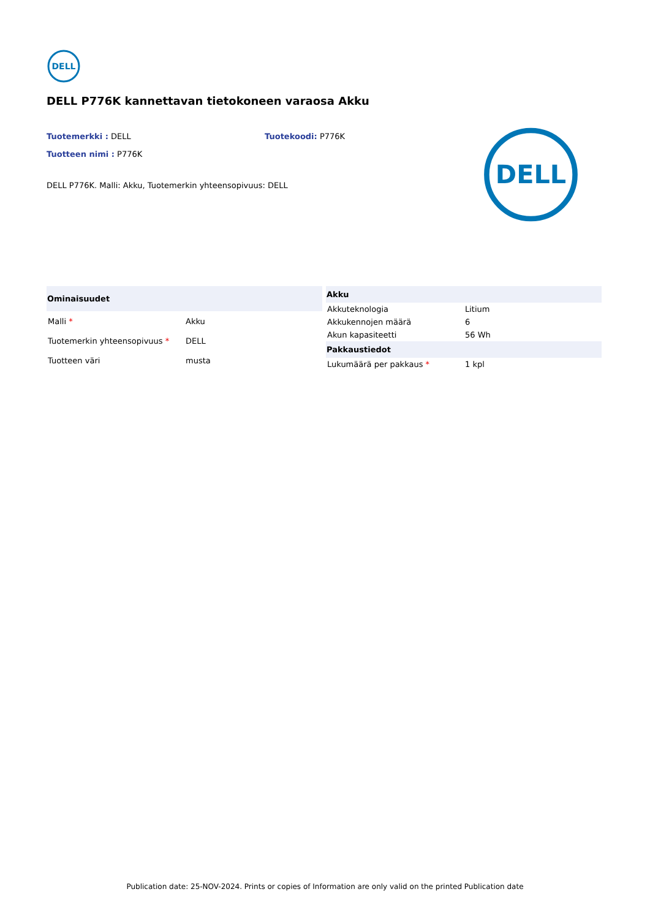DELL
DELL P776K kannettavan tietokoneen varaosa Akku
Tuotemerkki : DELL Tuotekoodi: P776K
Tuotteen nimi : P776K
DELL P776K. Malli: Akku, Tuotemerkin yhteensopivuus: DELL
DELL
| Ominaisuudet | |
| --- | --- |
| Malli * | Akku |
| Tuotemerkin yhteensopivuus * | DELL |
| Tuotteen väri | musta |
| Akku | |
| --- | --- |
| Akkuteknologia | Litium |
| Akkukennojen määrä | 6 |
| Akun kapasiteetti | 56 Wh |
| Pakkaustiedot | |
| Lukumäärä per pakkaus * | 1 kpl |
Publication date: 25-NOV-2024. Prints or copies of Information are only valid on the printed Publication date